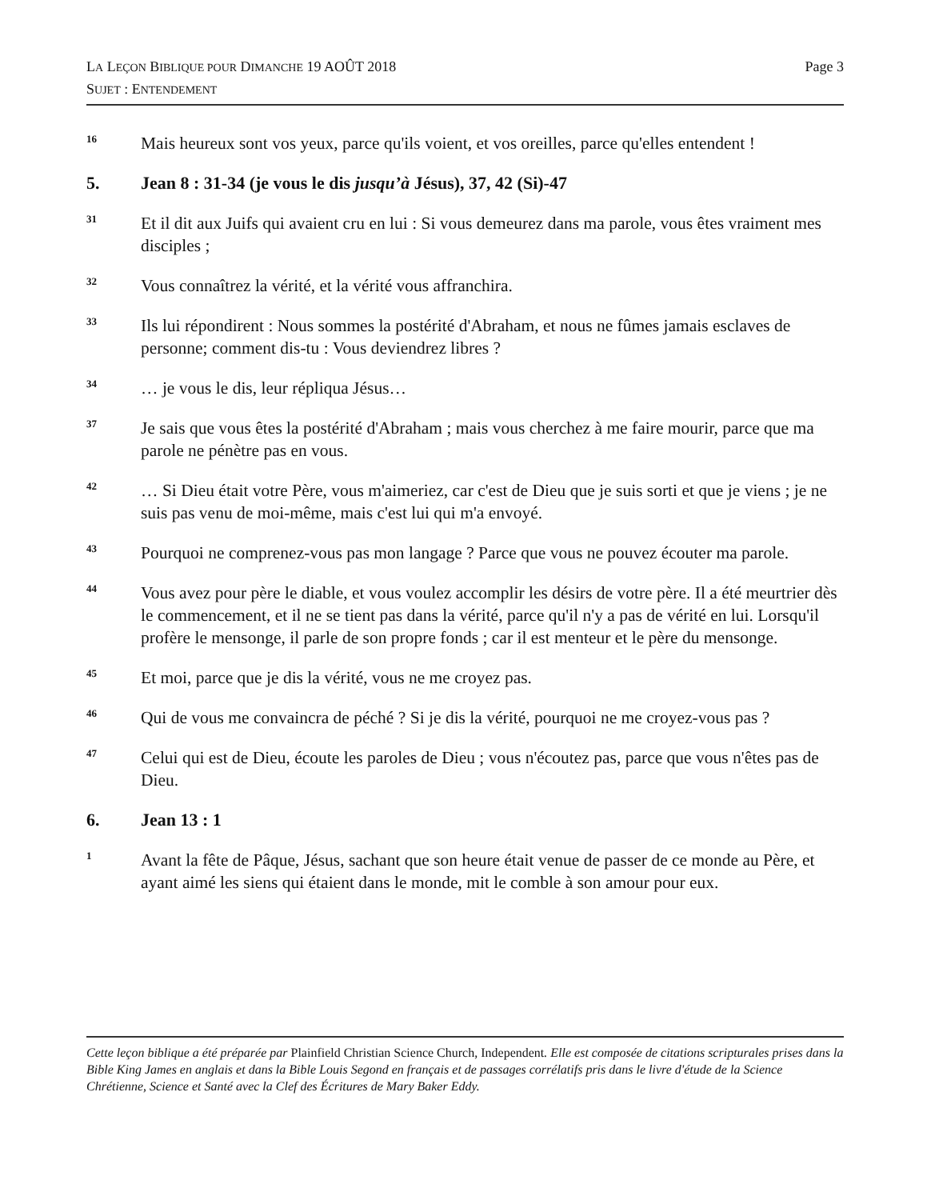Page 3 LA LEÇON BIBLIQUE POUR DIMANCHE 19 AOÛT 2018
SUJET : ENTENDEMENT
16
Mais heureux sont vos yeux, parce qu'ils voient, et vos oreilles, parce qu'elles entendent !
5. Jean 8 : 31-34 (je vous le dis jusqu’à Jésus), 37, 42 (Si)-47
31
Et il dit aux Juifs qui avaient cru en lui : Si vous demeurez dans ma parole, vous êtes vraiment mes disciples ;
32
Vous connaîtrez la vérité, et la vérité vous affranchira.
33
Ils lui répondirent : Nous sommes la postérité d'Abraham, et nous ne fûmes jamais esclaves de personne; comment dis-tu : Vous deviendrez libres ?
34
… je vous le dis, leur répliqua Jésus…
37
Je sais que vous êtes la postérité d'Abraham ; mais vous cherchez à me faire mourir, parce que ma parole ne pénètre pas en vous.
42
… Si Dieu était votre Père, vous m'aimeriez, car c'est de Dieu que je suis sorti et que je viens ; je ne suis pas venu de moi-même, mais c'est lui qui m'a envoyé.
43
Pourquoi ne comprenez-vous pas mon langage ? Parce que vous ne pouvez écouter ma parole.
44
Vous avez pour père le diable, et vous voulez accomplir les désirs de votre père. Il a été meurtrier dès le commencement, et il ne se tient pas dans la vérité, parce qu'il n'y a pas de vérité en lui. Lorsqu'il profère le mensonge, il parle de son propre fonds ; car il est menteur et le père du mensonge.
45
Et moi, parce que je dis la vérité, vous ne me croyez pas.
46
Qui de vous me convaincra de péché ? Si je dis la vérité, pourquoi ne me croyez-vous pas ?
47
Celui qui est de Dieu, écoute les paroles de Dieu ; vous n'écoutez pas, parce que vous n'êtes pas de Dieu.
6. Jean 13 : 1
1
Avant la fête de Pâque, Jésus, sachant que son heure était venue de passer de ce monde au Père, et ayant aimé les siens qui étaient dans le monde, mit le comble à son amour pour eux.
Cette leçon biblique a été préparée par Plainfield Christian Science Church, Independent. Elle est composée de citations scripturales prises dans la Bible King James en anglais et dans la Bible Louis Segond en français et de passages corrélatifs pris dans le livre d'étude de la Science Chrétienne, Science et Santé avec la Clef des Écritures de Mary Baker Eddy.